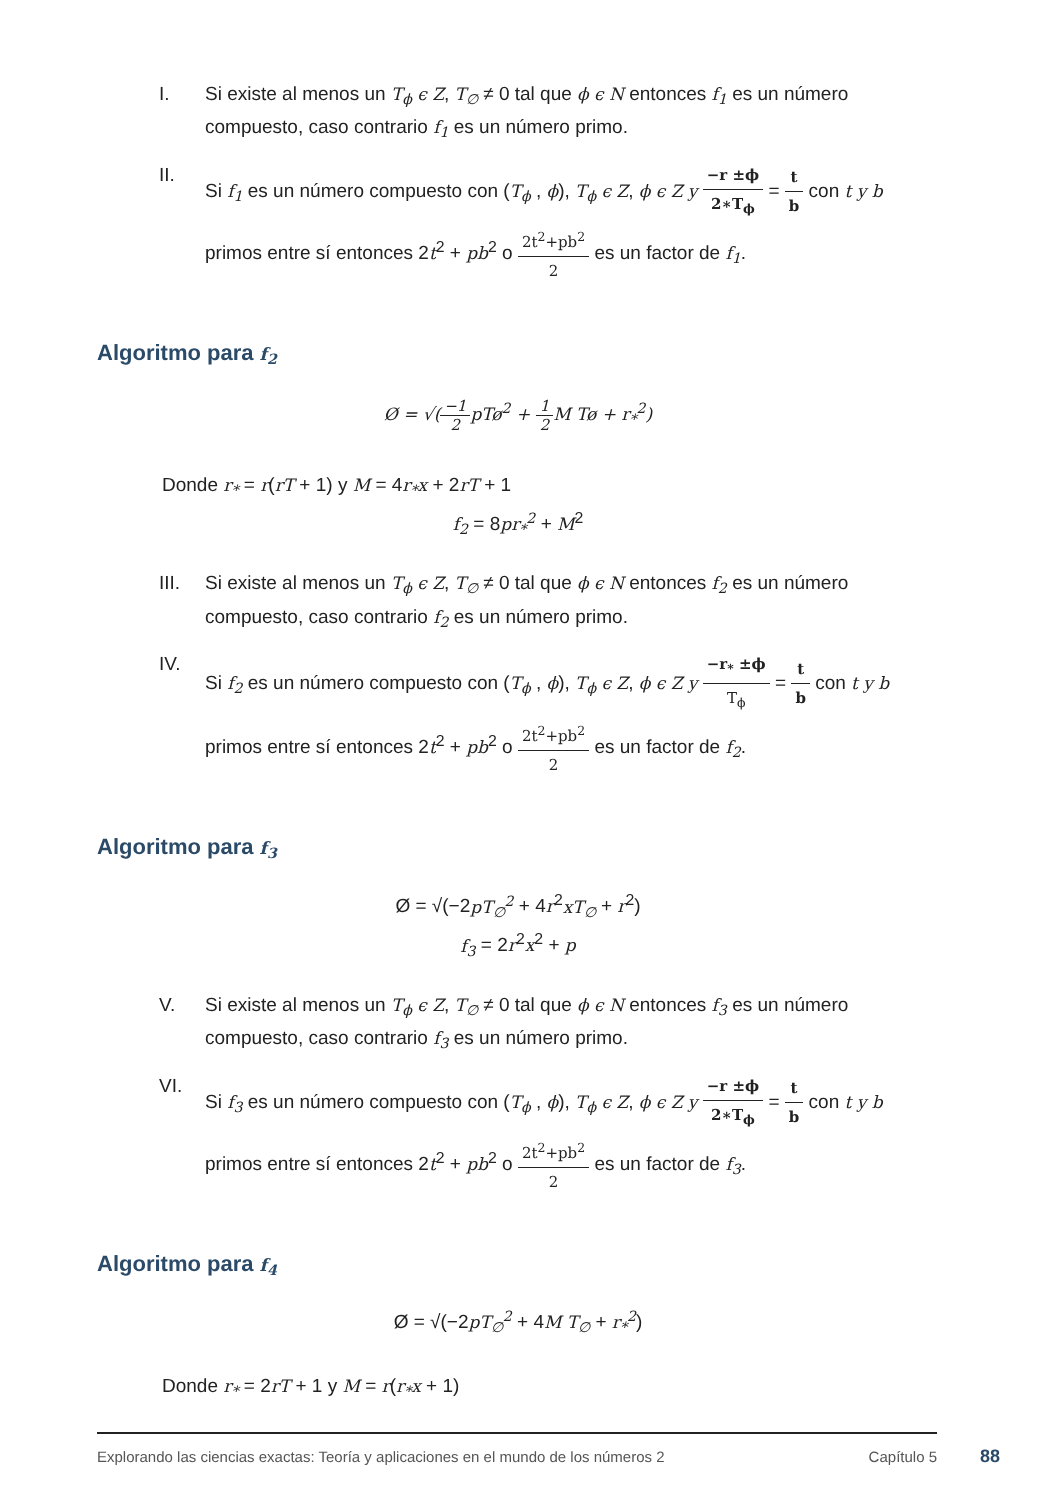I. Si existe al menos un T<sub>ϕ</sub> ϵ Z, T<sub>∅</sub> ≠ 0 tal que ϕ ϵ N entonces f<sub>1</sub> es un número compuesto, caso contrario f<sub>1</sub> es un número primo.
II. Si f<sub>1</sub> es un número compuesto con (T<sub>ϕ</sub> , ϕ), T<sub>ϕ</sub> ϵ Z, ϕ ϵ Z y −r ±ϕ 2∗T<sub>ϕ</sub> = t b con t y b primos entre sí entonces 2t<sup>2</sup> + pb<sup>2</sup> o 2t<sup>2</sup>+pb<sup>2</sup> 2 es un factor de f<sub>1</sub>.
Algoritmo para f<sub>2</sub>
Ø = √(−1 2pTø<sup>2</sup> + 1 2 M Tø + r<sub>*</sub><sup>2</sup>)
Donde r<sub>*</sub> = r(rT + 1) y M = 4r<sub>*</sub>x + 2rT + 1
f<sub>2</sub> = 8pr<sub>*</sub><sup>2</sup> + M<sup>2</sup>
III. Si existe al menos un T<sub>ϕ</sub> ϵ Z, T<sub>∅</sub> ≠ 0 tal que ϕ ϵ N entonces f<sub>2</sub> es un número compuesto, caso contrario f<sub>2</sub> es un número primo.
IV. Si f<sub>2</sub> es un número compuesto con (T<sub>ϕ</sub> , ϕ), T<sub>ϕ</sub> ϵ Z, ϕ ϵ Z y −r<sub>*</sub> ±ϕ T<sub>ϕ</sub> = t b con t y b primos entre sí entonces 2t<sup>2</sup> + pb<sup>2</sup> o 2t<sup>2</sup>+pb<sup>2</sup> 2 es un factor de f<sub>2</sub>.
Algoritmo para f<sub>3</sub>
Ø = √(−2pT<sub>∅</sub><sup>2</sup> + 4r<sup>2</sup>xT<sub>∅</sub> + r<sup>2</sup>)
f<sub>3</sub> = 2r<sup>2</sup>x<sup>2</sup> + p
V. Si existe al menos un T<sub>ϕ</sub> ϵ Z, T<sub>∅</sub> ≠ 0 tal que ϕ ϵ N entonces f<sub>3</sub> es un número compuesto, caso contrario f<sub>3</sub> es un número primo.
VI. Si f<sub>3</sub> es un número compuesto con (T<sub>ϕ</sub> , ϕ), T<sub>ϕ</sub> ϵ Z, ϕ ϵ Z y −r ±ϕ 2∗T<sub>ϕ</sub> = t b con t y b primos entre sí entonces 2t<sup>2</sup> + pb<sup>2</sup> o 2t<sup>2</sup>+pb<sup>2</sup> 2 es un factor de f<sub>3</sub>.
Algoritmo para f<sub>4</sub>
Ø = √(−2pT<sub>∅</sub><sup>2</sup> + 4M T<sub>∅</sub> + r<sub>*</sub><sup>2</sup>)
Donde r<sub>*</sub> = 2rT + 1 y M = r(r<sub>*</sub>x + 1)
Explorando las ciencias exactas: Teoría y aplicaciones en el mundo de los números 2 Capítulo 5
88